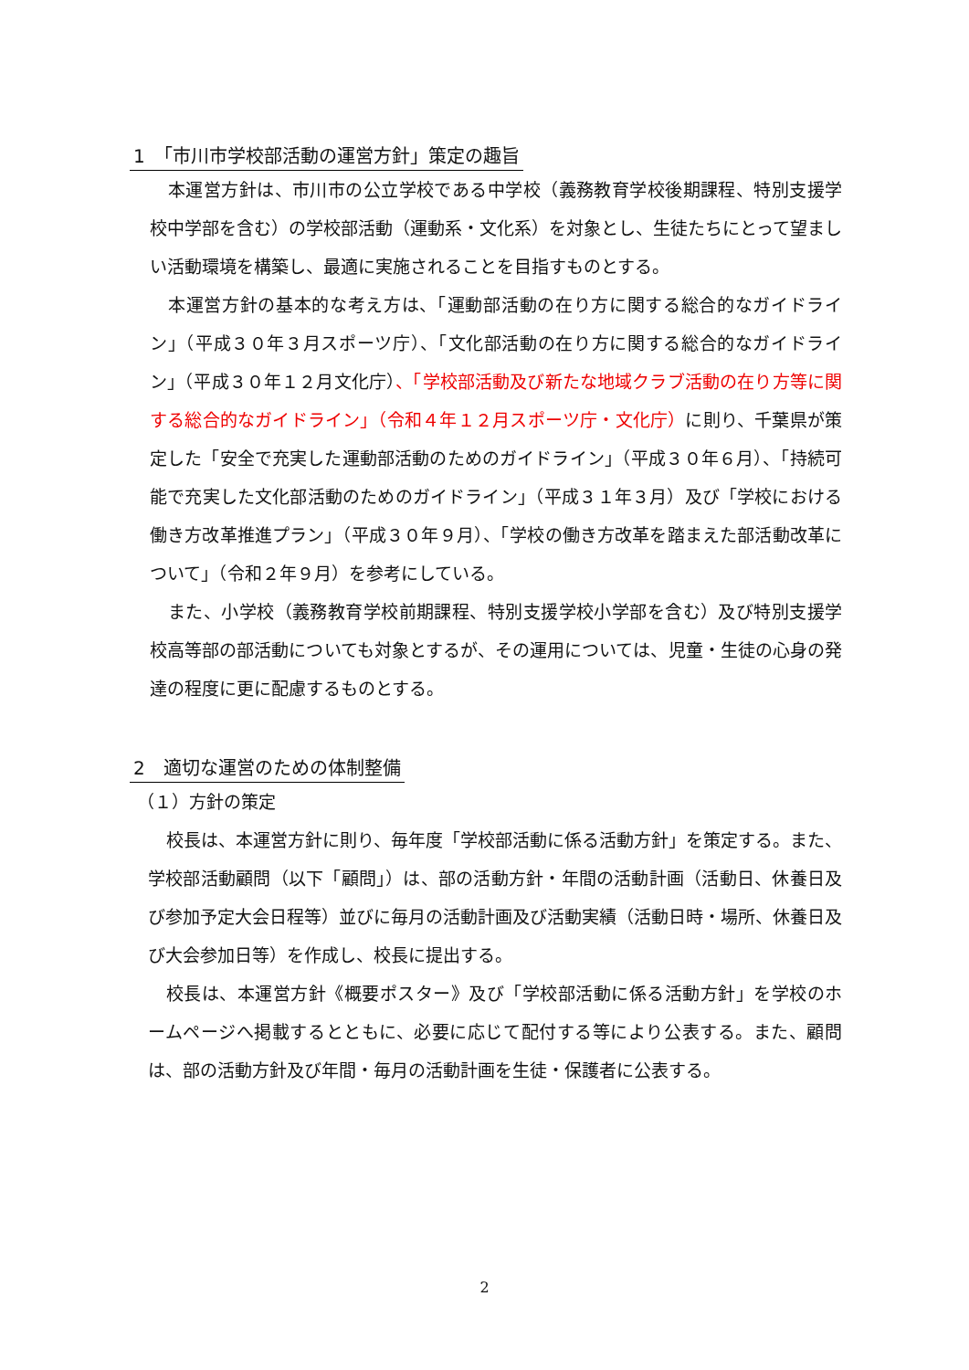1　「市川市学校部活動の運営方針」策定の趣旨
本運営方針は、市川市の公立学校である中学校（義務教育学校後期課程、特別支援学校中学部を含む）の学校部活動（運動系・文化系）を対象とし、生徒たちにとって望ましい活動環境を構築し、最適に実施されることを目指すものとする。
本運営方針の基本的な考え方は、「運動部活動の在り方に関する総合的なガイドライン」（平成３０年３月スポーツ庁）、「文化部活動の在り方に関する総合的なガイドライン」（平成３０年１２月文化庁）、「学校部活動及び新たな地域クラブ活動の在り方等に関する総合的なガイドライン」（令和４年１２月スポーツ庁・文化庁）に則り、千葉県が策定した「安全で充実した運動部活動のためのガイドライン」（平成３０年６月）、「持続可能で充実した文化部活動のためのガイドライン」（平成３１年３月）及び「学校における働き方改革推進プラン」（平成３０年９月）、「学校の働き方改革を踏まえた部活動改革について」（令和２年９月）を参考にしている。
また、小学校（義務教育学校前期課程、特別支援学校小学部を含む）及び特別支援学校高等部の部活動についても対象とするが、その運用については、児童・生徒の心身の発達の程度に更に配慮するものとする。
2　適切な運営のための体制整備
（１）方針の策定
校長は、本運営方針に則り、毎年度「学校部活動に係る活動方針」を策定する。また、学校部活動顧問（以下「顧問」）は、部の活動方針・年間の活動計画（活動日、休養日及び参加予定大会日程等）並びに毎月の活動計画及び活動実績（活動日時・場所、休養日及び大会参加日等）を作成し、校長に提出する。
校長は、本運営方針《概要ポスター》及び「学校部活動に係る活動方針」を学校のホームページへ掲載するとともに、必要に応じて配付する等により公表する。また、顧問は、部の活動方針及び年間・毎月の活動計画を生徒・保護者に公表する。
2